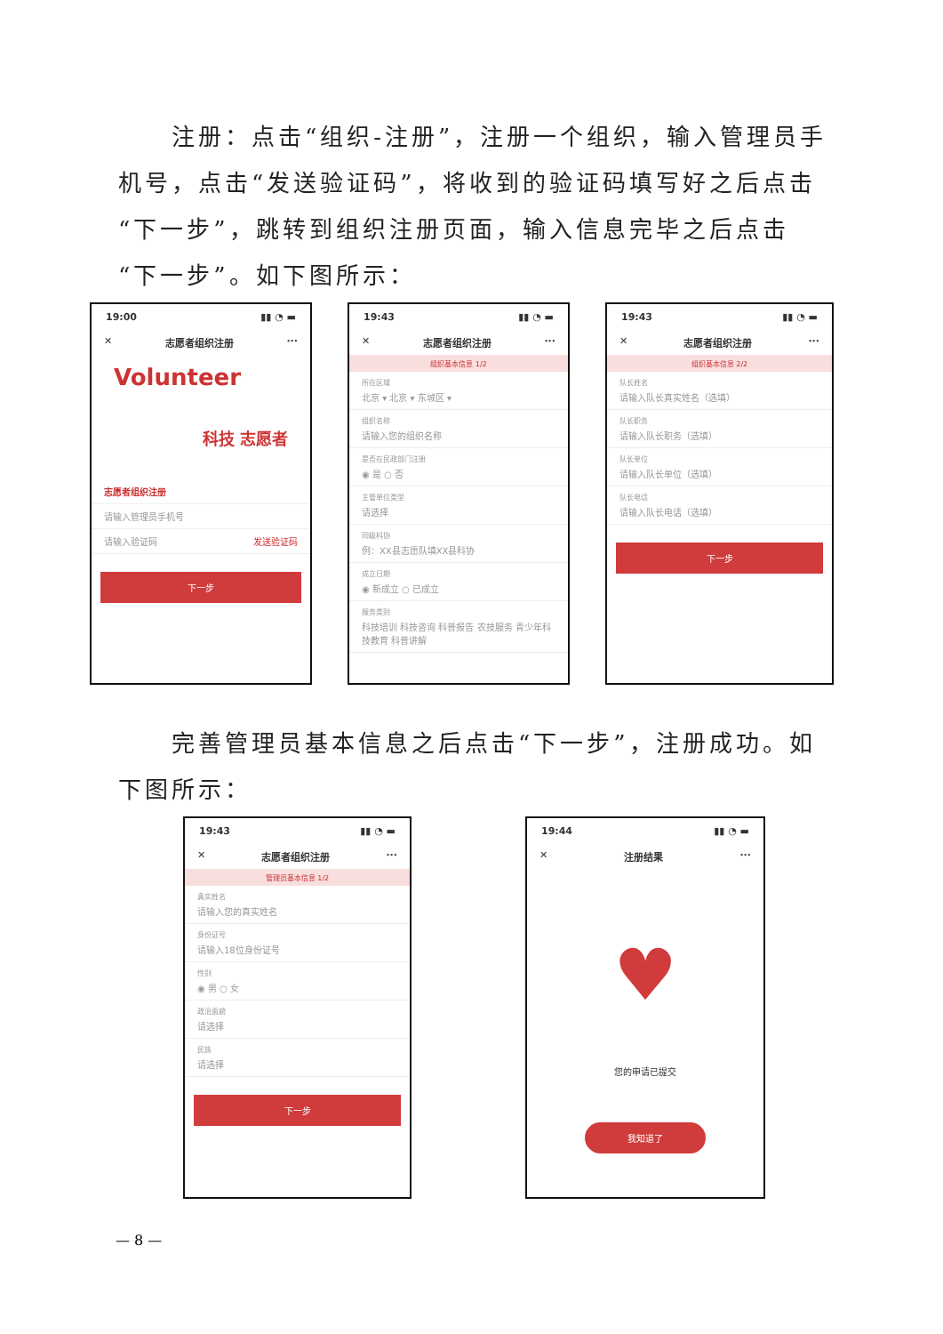注册：点击“组织-注册”，注册一个组织，输入管理员手机号，点击“发送验证码”，将收到的验证码填写好之后点击“下一步”，跳转到组织注册页面，输入信息完毕之后点击“下一步”。如下图所示：
19:00 ▮▮ ◔ ▬
✕ 志愿者组织注册 ···
Volunteer
科技 志愿者
志愿者组织注册
请输入管理员手机号
请输入验证码 发送验证码
下一步
19:43 ▮▮ ◔ ▬
✕ 志愿者组织注册 ···
组织基本信息 1/2
所在区域
北京 ▾ 北京 ▾ 东城区 ▾
组织名称
请输入您的组织名称
是否在民政部门注册
◉ 是 ○ 否
主管单位类型
请选择
同级科协
例：XX县志愿队填XX县科协
成立日期
◉ 新成立 ○ 已成立
服务类别
科技培训 科技咨询 科普报告 农技服务 青少年科技教育 科普讲解
19:43 ▮▮ ◔ ▬
✕ 志愿者组织注册 ···
组织基本信息 2/2
队长姓名
请输入队长真实姓名（选填）
队长职务
请输入队长职务（选填）
队长单位
请输入队长单位（选填）
队长电话
请输入队长电话（选填）
下一步
　　完善管理员基本信息之后点击“下一步”，注册成功。如下图所示：
19:43 ▮▮ ◔ ▬
✕ 志愿者组织注册 ···
管理员基本信息 1/2
真实姓名
请输入您的真实姓名
身份证号
请输入18位身份证号
性别
◉ 男 ○ 女
政治面貌
请选择
民族
请选择
下一步
19:44 ▮▮ ◔ ▬
✕ 注册结果 ···
♥
您的申请已提交
我知道了
— 8 —